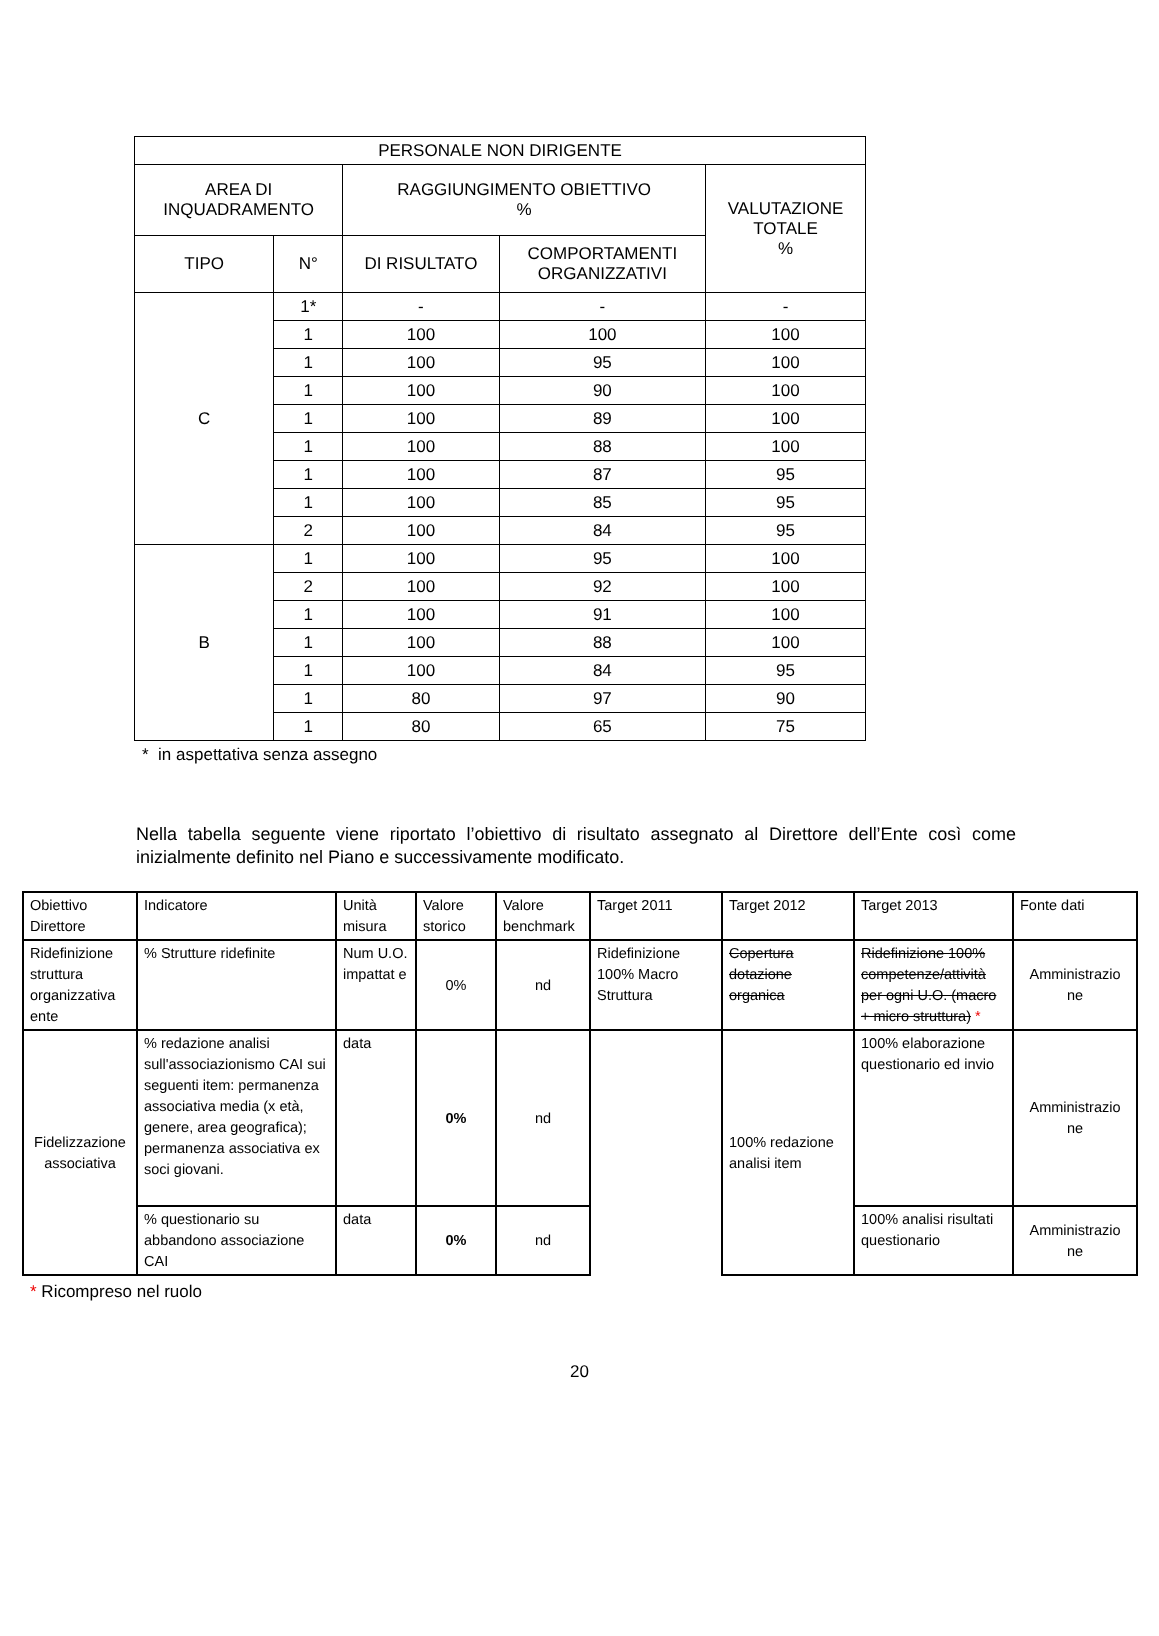| PERSONALE NON DIRIGENTE | | | | |
| AREA DI INQUADRAMENTO | | RAGGIUNGIMENTO OBIETTIVO % | | VALUTAZIONE TOTALE % |
| TIPO | N° | DI RISULTATO | COMPORTAMENTI ORGANIZZATIVI | |
| C | 1* | - | - | - |
| | 1 | 100 | 100 | 100 |
| | 1 | 100 | 95 | 100 |
| | 1 | 100 | 90 | 100 |
| | 1 | 100 | 89 | 100 |
| | 1 | 100 | 88 | 100 |
| | 1 | 100 | 87 | 95 |
| | 1 | 100 | 85 | 95 |
| | 2 | 100 | 84 | 95 |
| B | 1 | 100 | 95 | 100 |
| | 2 | 100 | 92 | 100 |
| | 1 | 100 | 91 | 100 |
| | 1 | 100 | 88 | 100 |
| | 1 | 100 | 84 | 95 |
| | 1 | 80 | 97 | 90 |
| | 1 | 80 | 65 | 75 |
* in aspettativa senza assegno
Nella tabella seguente viene riportato l’obiettivo di risultato assegnato al Direttore dell’Ente così come inizialmente definito nel Piano e successivamente modificato.
| Obiettivo Direttore | Indicatore | Unità misura | Valore storico | Valore benchmark | Target 2011 | Target 2012 | Target 2013 | Fonte dati |
| Ridefinizione struttura organizzativa ente | % Strutture ridefinite | Num U.O. impattat e | 0% | nd | Ridefinizione 100% Macro Struttura | Copertura dotazione organica | Ridefinizione 100% competenze/attività per ogni U.O. (macro + micro struttura) * | Amministrazio ne |
| Fidelizzazione associativa | % redazione analisi sull'associazionismo CAI sui seguenti item: permanenza associativa media (x età, genere, area geografica); permanenza associativa ex soci giovani. | data | 0% | nd | | 100% redazione analisi item | 100% elaborazione questionario ed invio | Amministrazio ne |
| | % questionario su abbandono associazione CAI | data | 0% | nd | | | 100% analisi risultati questionario | Amministrazio ne |
* Ricompreso nel ruolo
20